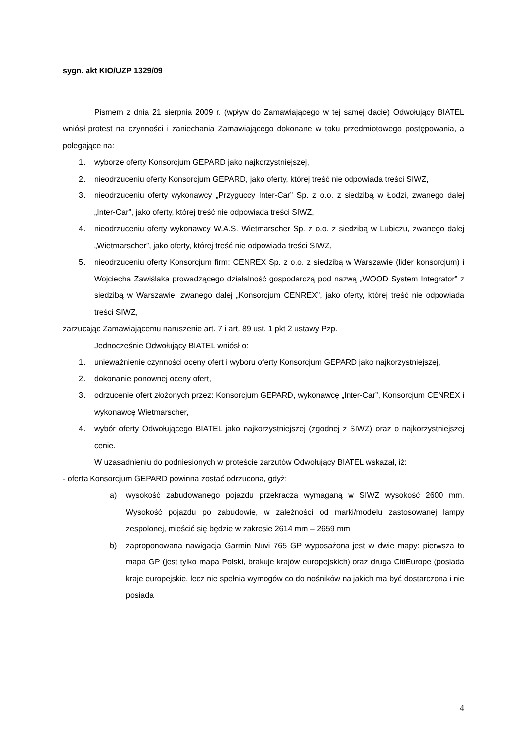sygn. akt KIO/UZP 1329/09
Pismem z dnia 21 sierpnia 2009 r. (wpływ do Zamawiającego w tej samej dacie) Odwołujący BIATEL wniósł protest na czynności i zaniechania Zamawiającego dokonane w toku przedmiotowego postępowania, a polegające na:
1. wyborze oferty Konsorcjum GEPARD jako najkorzystniejszej,
2. nieodrzuceniu oferty Konsorcjum GEPARD, jako oferty, której treść nie odpowiada treści SIWZ,
3. nieodrzuceniu oferty wykonawcy „Przyguccy Inter-Car” Sp. z o.o. z siedzibą w Łodzi, zwanego dalej „Inter-Car”, jako oferty, której treść nie odpowiada treści SIWZ,
4. nieodrzuceniu oferty wykonawcy W.A.S. Wietmarscher Sp. z o.o. z siedzibą w Lubiczu, zwanego dalej „Wietmarscher”, jako oferty, której treść nie odpowiada treści SIWZ,
5. nieodrzuceniu oferty Konsorcjum firm: CENREX Sp. z o.o. z siedzibą w Warszawie (lider konsorcjum) i Wojciecha Zawiślaka prowadzącego działalność gospodarczą pod nazwą „WOOD System Integrator” z siedzibą w Warszawie, zwanego dalej „Konsorcjum CENREX”, jako oferty, której treść nie odpowiada treści SIWZ,
zarzucając Zamawiającemu naruszenie art. 7 i art. 89 ust. 1 pkt 2 ustawy Pzp.
Jednocześnie Odwołujący BIATEL wniósł o:
1. unieważnienie czynności oceny ofert i wyboru oferty Konsorcjum GEPARD jako najkorzystniejszej,
2. dokonanie ponownej oceny ofert,
3. odrzucenie ofert złożonych przez: Konsorcjum GEPARD, wykonawcę „Inter-Car”, Konsorcjum CENREX i wykonawcę Wietmarscher,
4. wybór oferty Odwołującego BIATEL jako najkorzystniejszej (zgodnej z SIWZ) oraz o najkorzystniejszej cenie.
W uzasadnieniu do podniesionych w proteście zarzutów Odwołujący BIATEL wskazał, iż:
- oferta Konsorcjum GEPARD powinna zostać odrzucona, gdyż:
a) wysokość zabudowanego pojazdu przekracza wymaganą w SIWZ wysokość 2600 mm. Wysokość pojazdu po zabudowie, w zależności od marki/modelu zastosowanej lampy zespolonej, mieścić się będzie w zakresie 2614 mm – 2659 mm.
b) zaproponowana nawigacja Garmin Nuvi 765 GP wyposażona jest w dwie mapy: pierwsza to mapa GP (jest tylko mapa Polski, brakuje krajów europejskich) oraz druga CitiEurope (posiada kraje europejskie, lecz nie spełnia wymogów co do nośników na jakich ma być dostarczona i nie posiada
4